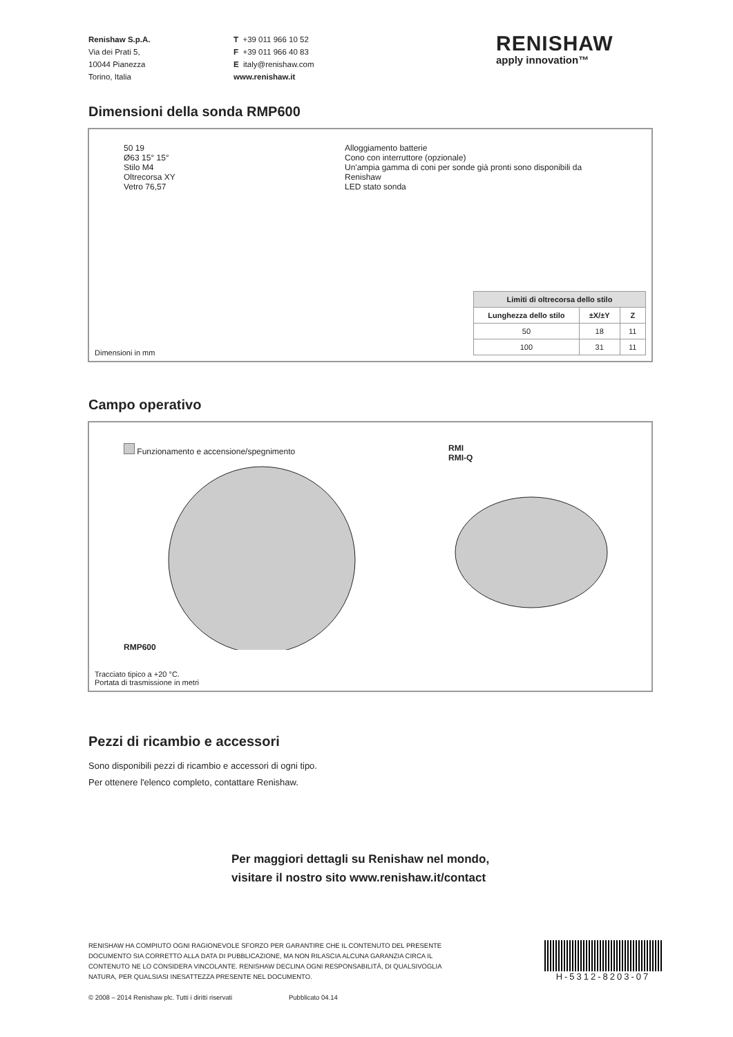Renishaw S.p.A.
Via dei Prati 5,
10044 Pianezza
Torino, Italia
T +39 011 966 10 52
F +39 011 966 40 83
E italy@renishaw.com
www.renishaw.it
RENISHAW
apply innovation™
Dimensioni della sonda RMP600
50 19
Ø63 15° 15°
Stilo M4
Oltrecorsa XY
Vetro 76,57
Alloggiamento batterie
Cono con interruttore (opzionale)
Un'ampia gamma di coni per sonde già pronti sono disponibili da Renishaw
LED stato sonda
Dimensioni in mm
| Limiti di oltrecorsa dello stilo | | |
| --- | --- | --- |
| Lunghezza dello stilo | ±X/±Y | Z |
| 50 | 18 | 11 |
| 100 | 31 | 11 |
Campo operativo
Funzionamento e accensione/spegnimento
RMP600
RMI
RMI-Q
Tracciato tipico a +20 °C.
Portata di trasmissione in metri
Pezzi di ricambio e accessori
Sono disponibili pezzi di ricambio e accessori di ogni tipo.
Per ottenere l'elenco completo, contattare Renishaw.
Per maggiori dettagli su Renishaw nel mondo,
visitare il nostro sito www.renishaw.it/contact
RENISHAW HA COMPIUTO OGNI RAGIONEVOLE SFORZO PER GARANTIRE CHE IL CONTENUTO DEL PRESENTE
DOCUMENTO SIA CORRETTO ALLA DATA DI PUBBLICAZIONE, MA NON RILASCIA ALCUNA GARANZIA CIRCA IL
CONTENUTO NE LO CONSIDERA VINCOLANTE. RENISHAW DECLINA OGNI RESPONSABILITÀ, DI QUALSIVOGLIA
NATURA, PER QUALSIASI INESATTEZZA PRESENTE NEL DOCUMENTO.
© 2008 – 2014 Renishaw plc. Tutti i diritti riservati Pubblicato 04.14
H-5312-8203-07